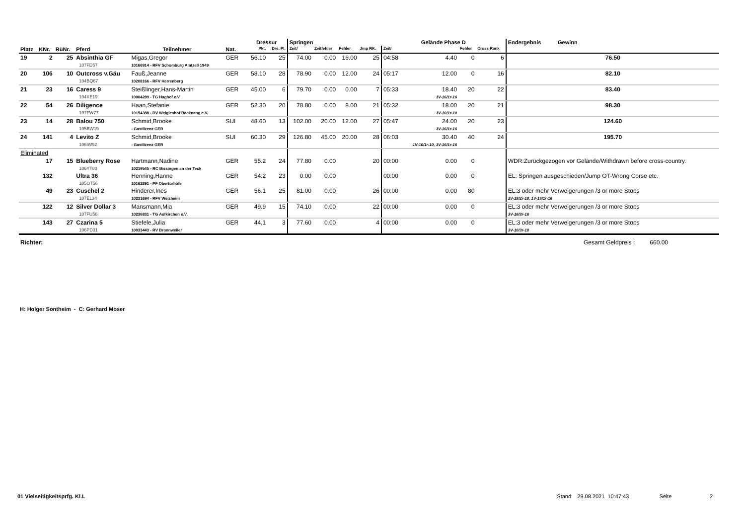| | | | | | | | Dressur | | Springen | | | | Gelände Phase D | | | | Endergebnis Gewinn |
| --- | --- | --- | --- | --- | --- | --- | --- | --- | --- | --- | --- | --- | --- | --- | --- | --- | --- |
| Platz | KNr. | RüNr. | Pferd | Teilnehmer | Nat. | | Pkt. | Dre. Pl. | Zeit/ | Zeitfehler | Fehler | Jmp RK. | Zeit/ | | Fehler | Cross Rank | |
| 19 | 2 | 25 | Absinthia GF 107FD57 | Migas,Gregor 10166914 - RFV Schomburg Amtzell 1949 | GER | | 56.10 | 25 | 74.00 | 0.00 | 16.00 | 25 | 04:58 | 4.40 | 0 | 6 | 76.50 |
| 20 | 106 | 10 | Outcross v.Gäu 104BQ67 | Fauß,Jeanne 10208166 - RFV Herrenberg | GER | | 58.10 | 28 | 78.90 | 0.00 | 12.00 | 24 | 05:17 | 12.00 | 0 | 16 | 82.10 |
| 21 | 23 | 16 | Caress 9 104XE19 | Steißlinger,Hans-Martin 10004289 - TG Haghof e.V | GER | | 45.00 | 6 | 79.70 | 0.00 | 0.00 | 7 | 05:33 | 18.40 1V-16/1r-16 | 20 | 22 | 83.40 |
| 22 | 54 | 26 | Diligence 107FW77 | Haan,Stefanie 10154388 - RV Weigleshof Backnang e.V. | GER | | 52.30 | 20 | 78.80 | 0.00 | 8.00 | 21 | 05:32 | 18.00 1V-10/1r-10 | 20 | 21 | 98.30 |
| 23 | 14 | 28 | Balou 750 105BW19 | Schmid,Brooke - Gastlizenz GER | SUI | | 48.60 | 13 | 102.00 | 20.00 | 12.00 | 27 | 05:47 | 24.00 1V-16/1r-16 | 20 | 23 | 124.60 |
| 24 | 141 | 4 | Levito Z 106IW92 | Schmid,Brooke - Gastlizenz GER | SUI | | 60.30 | 29 | 126.80 | 45.00 | 20.00 | 28 | 06:03 | 30.40 1V-10/1r-10, 1V-16/1r-16 | 40 | 24 | 195.70 |
| Eliminated | | | | | | | | | | | | | | | | | |
| | 17 | 15 | Blueberry Rose 106YT80 | Hartmann,Nadine 10219545 - RC Bissingen an der Teck | GER | | 55.2 | 24 | 77.80 | 0.00 | | 20 | 00:00 | 0.00 | 0 | | WDR:Zurückgezogen vor Gelände/Withdrawn before cross-country. |
| | 132 | | Ultra 36 105OT56 | Henning,Hanne 10162891 - PF Obertorhöfe | GER | | 54.2 | 23 | 0.00 | 0.00 | | | 00:00 | 0.00 | 0 | | EL: Springen ausgeschieden/Jump OT-Wrong Corse etc. |
| | 49 | 23 | Cuschel 2 107EL34 | Hinderer,Ines 10231694 - RFV Welzheim | GER | | 56.1 | 25 | 81.00 | 0.00 | | 26 | 00:00 | 0.00 | 80 | | EL:3 oder mehr Verweigerungen /3 or more Stops 2V-18/2r-18, 1V-16/1r-16 |
| | 122 | 12 | Silver Dollar 3 107FU56 | Mansmann,Mia 10236831 - TG Aufkirchen e.V. | GER | | 49.9 | 15 | 74.10 | 0.00 | | 22 | 00:00 | 0.00 | 0 | | EL:3 oder mehr Verweigerungen /3 or more Stops 3V-16/3r-16 |
| | 143 | 27 | Czarina 5 106PD31 | Stiefele,Julia 10033443 - RV Bronnweiler | GER | | 44.1 | 3 | 77.60 | 0.00 | | 4 | 00:00 | 0.00 | 0 | | EL:3 oder mehr Verweigerungen /3 or more Stops 3V-10/3r-10 |
| Richter: Gesamt Geldpreis : 660.00 | | | | | | | | | | | | | | | | | |
H: Holger Sontheim - C: Gerhard Moser
01 Vielseitigkeitsprfg. Kl.L Stand: 29.08.2021 10:47:43 Seite 2